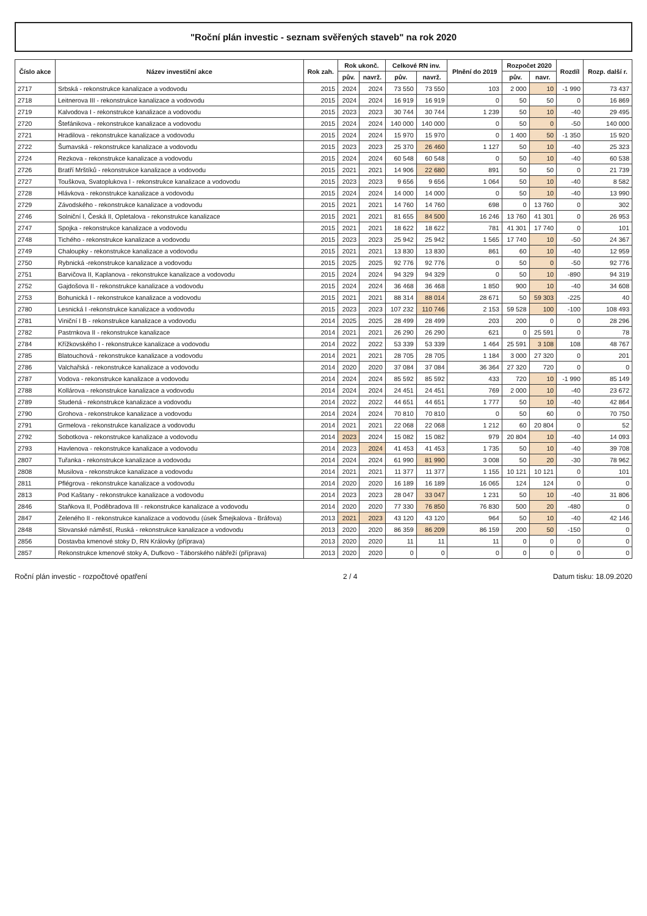"Roční plán investic - seznam svěřených staveb" na rok 2020
| Číslo akce | Název investiční akce | Rok zah. | Rok ukonč. | | Celkové RN inv. | | Plnění do 2019 | Rozpočet 2020 | | Rozdíl | Rozp. další r. |
| --- | --- | --- | --- | --- | --- | --- | --- | --- | --- | --- | --- |
| | | | pův. | navrž. | pův. | navrž. | | pův. | navr. | | |
| 2717 | Srbská - rekonstrukce kanalizace a vodovodu | 2015 | 2024 | 2024 | 73 550 | 73 550 | 103 | 2 000 | 10 | -1 990 | 73 437 |
| 2718 | Leitnerova III - rekonstrukce kanalizace a vodovodu | 2015 | 2024 | 2024 | 16 919 | 16 919 | 0 | 50 | 50 | 0 | 16 869 |
| 2719 | Kalvodova I - rekonstrukce kanalizace a vodovodu | 2015 | 2023 | 2023 | 30 744 | 30 744 | 1 239 | 50 | 10 | -40 | 29 495 |
| 2720 | Štefánikova - rekonstrukce kanalizace a vodovodu | 2015 | 2024 | 2024 | 140 000 | 140 000 | 0 | 50 | 0 | -50 | 140 000 |
| 2721 | Hradilova - rekonstrukce kanalizace a vodovodu | 2015 | 2024 | 2024 | 15 970 | 15 970 | 0 | 1 400 | 50 | -1 350 | 15 920 |
| 2722 | Šumavská - rekonstrukce kanalizace a vodovodu | 2015 | 2023 | 2023 | 25 370 | 26 460 | 1 127 | 50 | 10 | -40 | 25 323 |
| 2724 | Rezkova - rekonstrukce kanalizace a vodovodu | 2015 | 2024 | 2024 | 60 548 | 60 548 | 0 | 50 | 10 | -40 | 60 538 |
| 2726 | Bratří Mrštíků - rekonstrukce kanalizace a vodovodu | 2015 | 2021 | 2021 | 14 906 | 22 680 | 891 | 50 | 50 | 0 | 21 739 |
| 2727 | Touškova, Svatoplukova I - rekonstrukce kanalizace a vodovodu | 2015 | 2023 | 2023 | 9 656 | 9 656 | 1 064 | 50 | 10 | -40 | 8 582 |
| 2728 | Hlávkova - rekonstrukce kanalizace a vodovodu | 2015 | 2024 | 2024 | 14 000 | 14 000 | 0 | 50 | 10 | -40 | 13 990 |
| 2729 | Závodského - rekonstrukce kanalizace a vodovodu | 2015 | 2021 | 2021 | 14 760 | 14 760 | 698 | 0 | 13 760 | 0 | 302 |
| 2746 | Solniční I, Česká II, Opletalova - rekonstrukce kanalizace | 2015 | 2021 | 2021 | 81 655 | 84 500 | 16 246 | 13 760 | 41 301 | 0 | 26 953 |
| 2747 | Spojka - rekonstrukce kanalizace a vodovodu | 2015 | 2021 | 2021 | 18 622 | 18 622 | 781 | 41 301 | 17 740 | 0 | 101 |
| 2748 | Tichého - rekonstrukce kanalizace a vodovodu | 2015 | 2023 | 2023 | 25 942 | 25 942 | 1 565 | 17 740 | 10 | -50 | 24 367 |
| 2749 | Chaloupky - rekonstrukce kanalizace a vodovodu | 2015 | 2021 | 2021 | 13 830 | 13 830 | 861 | 60 | 10 | -40 | 12 959 |
| 2750 | Rybnická -rekonstrukce kanalizace a vodovodu | 2015 | 2025 | 2025 | 92 776 | 92 776 | 0 | 50 | 0 | -50 | 92 776 |
| 2751 | Barvičova II, Kaplanova - rekonstrukce kanalizace a vodovodu | 2015 | 2024 | 2024 | 94 329 | 94 329 | 0 | 50 | 10 | -890 | 94 319 |
| 2752 | Gajdošova II - rekonstrukce kanalizace a vodovodu | 2015 | 2024 | 2024 | 36 468 | 36 468 | 1 850 | 900 | 10 | -40 | 34 608 |
| 2753 | Bohunická I - rekonstrukce kanalizace a vodovodu | 2015 | 2021 | 2021 | 88 314 | 88 014 | 28 671 | 50 | 59 303 | -225 | 40 |
| 2780 | Lesnická I -rekonstrukce kanalizace a vodovodu | 2015 | 2023 | 2023 | 107 232 | 110 746 | 2 153 | 59 528 | 100 | -100 | 108 493 |
| 2781 | Viniční I B - rekonstrukce kanalizace a vodovodu | 2014 | 2025 | 2025 | 28 499 | 28 499 | 203 | 200 | 0 | 0 | 28 296 |
| 2782 | Pastrnkova II - rekonstrukce kanalizace | 2014 | 2021 | 2021 | 26 290 | 26 290 | 621 | 0 | 25 591 | 0 | 78 |
| 2784 | Křížkovského I - rekonstrukce kanalizace a vodovodu | 2014 | 2022 | 2022 | 53 339 | 53 339 | 1 464 | 25 591 | 3 108 | 108 | 48 767 |
| 2785 | Blatouchová - rekonstrukce kanalizace a vodovodu | 2014 | 2021 | 2021 | 28 705 | 28 705 | 1 184 | 3 000 | 27 320 | 0 | 201 |
| 2786 | Valchařská - rekonstrukce kanalizace a vodovodu | 2014 | 2020 | 2020 | 37 084 | 37 084 | 36 364 | 27 320 | 720 | 0 | 0 |
| 2787 | Vodova - rekonstrukce kanalizace a vodovodu | 2014 | 2024 | 2024 | 85 592 | 85 592 | 433 | 720 | 10 | -1 990 | 85 149 |
| 2788 | Kollárova - rekonstrukce kanalizace a vodovodu | 2014 | 2024 | 2024 | 24 451 | 24 451 | 769 | 2 000 | 10 | -40 | 23 672 |
| 2789 | Studená - rekonstrukce kanalizace a vodovodu | 2014 | 2022 | 2022 | 44 651 | 44 651 | 1 777 | 50 | 10 | -40 | 42 864 |
| 2790 | Grohova - rekonstrukce kanalizace a vodovodu | 2014 | 2024 | 2024 | 70 810 | 70 810 | 0 | 50 | 60 | 0 | 70 750 |
| 2791 | Grmelova - rekonstrukce kanalizace a vodovodu | 2014 | 2021 | 2021 | 22 068 | 22 068 | 1 212 | 60 | 20 804 | 0 | 52 |
| 2792 | Sobotkova - rekonstrukce kanalizace a vodovodu | 2014 | 2023 | 2024 | 15 082 | 15 082 | 979 | 20 804 | 10 | -40 | 14 093 |
| 2793 | Havlenova - rekonstrukce kanalizace a vodovodu | 2014 | 2023 | 2024 | 41 453 | 41 453 | 1 735 | 50 | 10 | -40 | 39 708 |
| 2807 | Tuřanka - rekonstrukce kanalizace a vodovodu | 2014 | 2024 | 2024 | 61 990 | 81 990 | 3 008 | 50 | 20 | -30 | 78 962 |
| 2808 | Musilova - rekonstrukce kanalizace a vodovodu | 2014 | 2021 | 2021 | 11 377 | 11 377 | 1 155 | 10 121 | 10 121 | 0 | 101 |
| 2811 | Pflégrova - rekonstrukce kanalizace a vodovodu | 2014 | 2020 | 2020 | 16 189 | 16 189 | 16 065 | 124 | 124 | 0 | 0 |
| 2813 | Pod Kaštany - rekonstrukce kanalizace a vodovodu | 2014 | 2023 | 2023 | 28 047 | 33 047 | 1 231 | 50 | 10 | -40 | 31 806 |
| 2846 | Staňkova II, Poděbradova III - rekonstrukce kanalizace a vodovodu | 2014 | 2020 | 2020 | 77 330 | 76 850 | 76 830 | 500 | 20 | -480 | 0 |
| 2847 | Zeleného II - rekonstrukce kanalizace a vodovodu (úsek Šmejkalova - Bráfova) | 2013 | 2021 | 2023 | 43 120 | 43 120 | 964 | 50 | 10 | -40 | 42 146 |
| 2848 | Slovanské náměstí, Ruská - rekonstrukce kanalizace a vodovodu | 2013 | 2020 | 2020 | 86 359 | 86 209 | 86 159 | 200 | 50 | -150 | 0 |
| 2856 | Dostavba kmenové stoky D, RN Královky (příprava) | 2013 | 2020 | 2020 | 11 | 11 | 11 | 0 | 0 | 0 | 0 |
| 2857 | Rekonstrukce kmenové stoky A, Dufkovo - Táborského nábřeží (příprava) | 2013 | 2020 | 2020 | 0 | 0 | 0 | 0 | 0 | 0 | 0 |
Roční plán investic - rozpočtové opatření 2 / 4 Datum tisku: 18.09.2020